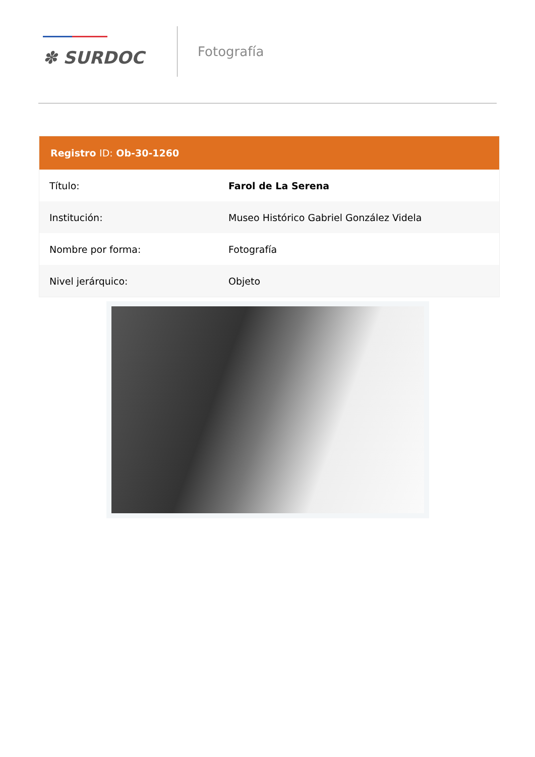✽ SURDOC
Fotografía
| Registro ID: Ob-30-1260 | |
| --- | --- |
| Título: | Farol de La Serena |
| Institución: | Museo Histórico Gabriel González Videla |
| Nombre por forma: | Fotografía |
| Nivel jerárquico: | Objeto |